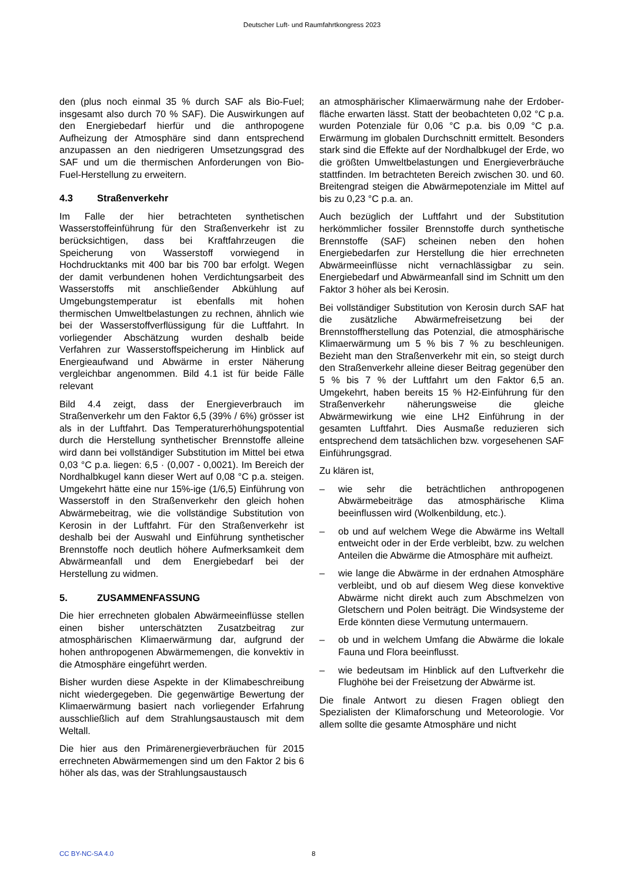Deutscher Luft- und Raumfahrtkongress 2023
den (plus noch einmal 35 % durch SAF als Bio-Fuel; insgesamt also durch 70 % SAF). Die Auswirkungen auf den Energiebedarf hierfür und die anthropogene Aufheizung der Atmosphäre sind dann entsprechend anzupassen an den niedrigeren Umsetzungsgrad des SAF und um die thermischen Anforderungen von Bio-Fuel-Herstellung zu erweitern.
4.3 Straßenverkehr
Im Falle der hier betrachteten synthetischen Wasserstoffeinführung für den Straßenverkehr ist zu berücksichtigen, dass bei Kraftfahrzeugen die Speicherung von Wasserstoff vorwiegend in Hochdrucktanks mit 400 bar bis 700 bar erfolgt. Wegen der damit verbundenen hohen Verdichtungsarbeit des Wasserstoffs mit anschließender Abkühlung auf Umgebungstemperatur ist ebenfalls mit hohen thermischen Umweltbelastungen zu rechnen, ähnlich wie bei der Wasserstoffverflüssigung für die Luftfahrt. In vorliegender Abschätzung wurden deshalb beide Verfahren zur Wasserstoffspeicherung im Hinblick auf Energieaufwand und Abwärme in erster Näherung vergleichbar angenommen. Bild 4.1 ist für beide Fälle relevant
Bild 4.4 zeigt, dass der Energieverbrauch im Straßenverkehr um den Faktor 6,5 (39% / 6%) grösser ist als in der Luftfahrt. Das Temperaturerhöhungspotential durch die Herstellung synthetischer Brennstoffe alleine wird dann bei vollständiger Substitution im Mittel bei etwa 0,03 °C p.a. liegen: 6,5 · (0,007 - 0,0021). Im Bereich der Nordhalbkugel kann dieser Wert auf 0,08 °C p.a. steigen. Umgekehrt hätte eine nur 15%-ige (1/6,5) Einführung von Wasserstoff in den Straßenverkehr den gleich hohen Abwärmebeitrag, wie die vollständige Substitution von Kerosin in der Luftfahrt. Für den Straßenverkehr ist deshalb bei der Auswahl und Einführung synthetischer Brennstoffe noch deutlich höhere Aufmerksamkeit dem Abwärmeanfall und dem Energiebedarf bei der Herstellung zu widmen.
5. ZUSAMMENFASSUNG
Die hier errechneten globalen Abwärmeeinflüsse stellen einen bisher unterschätzten Zusatzbeitrag zur atmosphärischen Klimaerwärmung dar, aufgrund der hohen anthropogenen Abwärmemengen, die konvektiv in die Atmosphäre eingeführt werden.
Bisher wurden diese Aspekte in der Klimabeschreibung nicht wiedergegeben. Die gegenwärtige Bewertung der Klimaerwärmung basiert nach vorliegender Erfahrung ausschließlich auf dem Strahlungsaustausch mit dem Weltall.
Die hier aus den Primärenergieverbräuchen für 2015 errechneten Abwärmemengen sind um den Faktor 2 bis 6 höher als das, was der Strahlungsaustausch
an atmosphärischer Klimaerwärmung nahe der Erdober-fläche erwarten lässt. Statt der beobachteten 0,02 °C p.a. wurden Potenziale für 0,06 °C p.a. bis 0,09 °C p.a. Erwärmung im globalen Durchschnitt ermittelt. Besonders stark sind die Effekte auf der Nordhalbkugel der Erde, wo die größten Umweltbelastungen und Energieverbräuche stattfinden. Im betrachteten Bereich zwischen 30. und 60. Breitengrad steigen die Abwärmepotenziale im Mittel auf bis zu 0,23 °C p.a. an.
Auch bezüglich der Luftfahrt und der Substitution herkömmlicher fossiler Brennstoffe durch synthetische Brennstoffe (SAF) scheinen neben den hohen Energiebedarfen zur Herstellung die hier errechneten Abwärmeeinflüsse nicht vernachlässigbar zu sein. Energiebedarf und Abwärmeanfall sind im Schnitt um den Faktor 3 höher als bei Kerosin.
Bei vollständiger Substitution von Kerosin durch SAF hat die zusätzliche Abwärmefreisetzung bei der Brennstoffherstellung das Potenzial, die atmosphärische Klimaerwärmung um 5 % bis 7 % zu beschleunigen. Bezieht man den Straßenverkehr mit ein, so steigt durch den Straßenverkehr alleine dieser Beitrag gegenüber den 5 % bis 7 % der Luftfahrt um den Faktor 6,5 an. Umgekehrt, haben bereits 15 % H2-Einführung für den Straßenverkehr näherungsweise die gleiche Abwärmewirkung wie eine LH2 Einführung in der gesamten Luftfahrt. Dies Ausmaße reduzieren sich entsprechend dem tatsächlichen bzw. vorgesehenen SAF Einführungsgrad.
Zu klären ist,
– wie sehr die beträchtlichen anthropogenen Abwärmebeiträge das atmosphärische Klima beeinflussen wird (Wolkenbildung, etc.).
– ob und auf welchem Wege die Abwärme ins Weltall entweicht oder in der Erde verbleibt, bzw. zu welchen Anteilen die Abwärme die Atmosphäre mit aufheizt.
– wie lange die Abwärme in der erdnahen Atmosphäre verbleibt, und ob auf diesem Weg diese konvektive Abwärme nicht direkt auch zum Abschmelzen von Gletschern und Polen beiträgt. Die Windsysteme der Erde könnten diese Vermutung untermauern.
– ob und in welchem Umfang die Abwärme die lokale Fauna und Flora beeinflusst.
– wie bedeutsam im Hinblick auf den Luftverkehr die Flughöhe bei der Freisetzung der Abwärme ist.
Die finale Antwort zu diesen Fragen obliegt den Spezialisten der Klimaforschung und Meteorologie. Vor allem sollte die gesamte Atmosphäre und nicht
CC BY-NC-SA 4.0 8